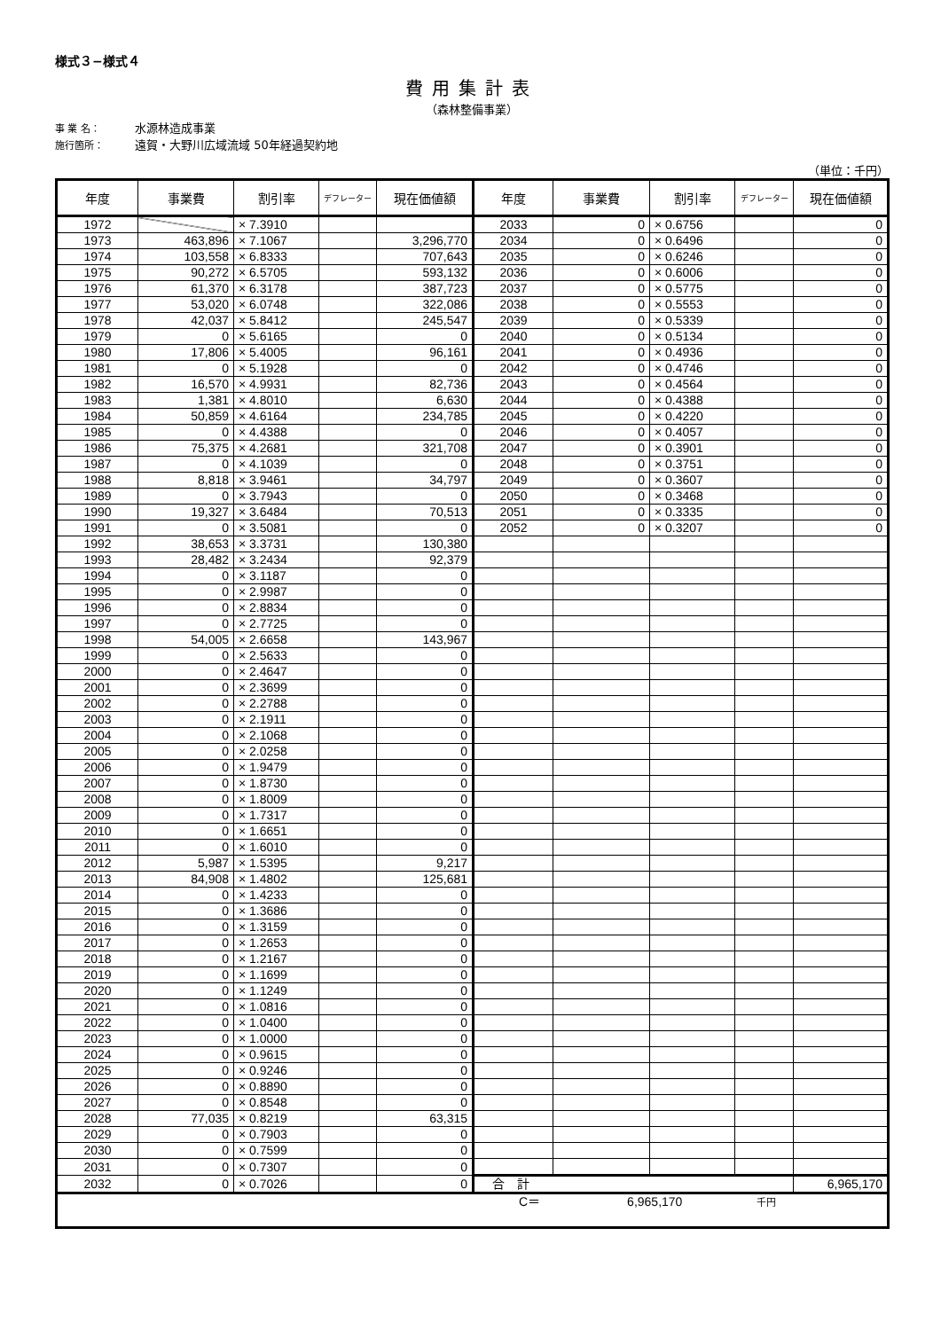様式３−様式４
費用集計表
（森林整備事業）
事 業 名： 水源林造成事業
施行箇所： 遠賀・大野川広域流域 50年経過契約地
（単位：千円）
| 年度 | 事業費 | 割引率 | デフレーター | 現在価値額 | 年度 | 事業費 | 割引率 | デフレーター | 現在価値額 |
| --- | --- | --- | --- | --- | --- | --- | --- | --- | --- |
| 1972 | | × 7.3910 | | | 2033 | 0 | × 0.6756 | | 0 |
| 1973 | 463,896 | × 7.1067 | | 3,296,770 | 2034 | 0 | × 0.6496 | | 0 |
| 1974 | 103,558 | × 6.8333 | | 707,643 | 2035 | 0 | × 0.6246 | | 0 |
| 1975 | 90,272 | × 6.5705 | | 593,132 | 2036 | 0 | × 0.6006 | | 0 |
| 1976 | 61,370 | × 6.3178 | | 387,723 | 2037 | 0 | × 0.5775 | | 0 |
| 1977 | 53,020 | × 6.0748 | | 322,086 | 2038 | 0 | × 0.5553 | | 0 |
| 1978 | 42,037 | × 5.8412 | | 245,547 | 2039 | 0 | × 0.5339 | | 0 |
| 1979 | 0 | × 5.6165 | | 0 | 2040 | 0 | × 0.5134 | | 0 |
| 1980 | 17,806 | × 5.4005 | | 96,161 | 2041 | 0 | × 0.4936 | | 0 |
| 1981 | 0 | × 5.1928 | | 0 | 2042 | 0 | × 0.4746 | | 0 |
| 1982 | 16,570 | × 4.9931 | | 82,736 | 2043 | 0 | × 0.4564 | | 0 |
| 1983 | 1,381 | × 4.8010 | | 6,630 | 2044 | 0 | × 0.4388 | | 0 |
| 1984 | 50,859 | × 4.6164 | | 234,785 | 2045 | 0 | × 0.4220 | | 0 |
| 1985 | 0 | × 4.4388 | | 0 | 2046 | 0 | × 0.4057 | | 0 |
| 1986 | 75,375 | × 4.2681 | | 321,708 | 2047 | 0 | × 0.3901 | | 0 |
| 1987 | 0 | × 4.1039 | | 0 | 2048 | 0 | × 0.3751 | | 0 |
| 1988 | 8,818 | × 3.9461 | | 34,797 | 2049 | 0 | × 0.3607 | | 0 |
| 1989 | 0 | × 3.7943 | | 0 | 2050 | 0 | × 0.3468 | | 0 |
| 1990 | 19,327 | × 3.6484 | | 70,513 | 2051 | 0 | × 0.3335 | | 0 |
| 1991 | 0 | × 3.5081 | | 0 | 2052 | 0 | × 0.3207 | | 0 |
| 1992 | 38,653 | × 3.3731 | | 130,380 | | | | | |
| 1993 | 28,482 | × 3.2434 | | 92,379 | | | | | |
| 1994 | 0 | × 3.1187 | | 0 | | | | | |
| 1995 | 0 | × 2.9987 | | 0 | | | | | |
| 1996 | 0 | × 2.8834 | | 0 | | | | | |
| 1997 | 0 | × 2.7725 | | 0 | | | | | |
| 1998 | 54,005 | × 2.6658 | | 143,967 | | | | | |
| 1999 | 0 | × 2.5633 | | 0 | | | | | |
| 2000 | 0 | × 2.4647 | | 0 | | | | | |
| 2001 | 0 | × 2.3699 | | 0 | | | | | |
| 2002 | 0 | × 2.2788 | | 0 | | | | | |
| 2003 | 0 | × 2.1911 | | 0 | | | | | |
| 2004 | 0 | × 2.1068 | | 0 | | | | | |
| 2005 | 0 | × 2.0258 | | 0 | | | | | |
| 2006 | 0 | × 1.9479 | | 0 | | | | | |
| 2007 | 0 | × 1.8730 | | 0 | | | | | |
| 2008 | 0 | × 1.8009 | | 0 | | | | | |
| 2009 | 0 | × 1.7317 | | 0 | | | | | |
| 2010 | 0 | × 1.6651 | | 0 | | | | | |
| 2011 | 0 | × 1.6010 | | 0 | | | | | |
| 2012 | 5,987 | × 1.5395 | | 9,217 | | | | | |
| 2013 | 84,908 | × 1.4802 | | 125,681 | | | | | |
| 2014 | 0 | × 1.4233 | | 0 | | | | | |
| 2015 | 0 | × 1.3686 | | 0 | | | | | |
| 2016 | 0 | × 1.3159 | | 0 | | | | | |
| 2017 | 0 | × 1.2653 | | 0 | | | | | |
| 2018 | 0 | × 1.2167 | | 0 | | | | | |
| 2019 | 0 | × 1.1699 | | 0 | | | | | |
| 2020 | 0 | × 1.1249 | | 0 | | | | | |
| 2021 | 0 | × 1.0816 | | 0 | | | | | |
| 2022 | 0 | × 1.0400 | | 0 | | | | | |
| 2023 | 0 | × 1.0000 | | 0 | | | | | |
| 2024 | 0 | × 0.9615 | | 0 | | | | | |
| 2025 | 0 | × 0.9246 | | 0 | | | | | |
| 2026 | 0 | × 0.8890 | | 0 | | | | | |
| 2027 | 0 | × 0.8548 | | 0 | | | | | |
| 2028 | 77,035 | × 0.8219 | | 63,315 | | | | | |
| 2029 | 0 | × 0.7903 | | 0 | | | | | |
| 2030 | 0 | × 0.7599 | | 0 | | | | | |
| 2031 | 0 | × 0.7307 | | 0 | | | | | |
| 2032 | 0 | × 0.7026 | | 0 | 合 計 | | | | 6,965,170 |
| C＝ 6,965,170 千円 | | | | | | | | | |